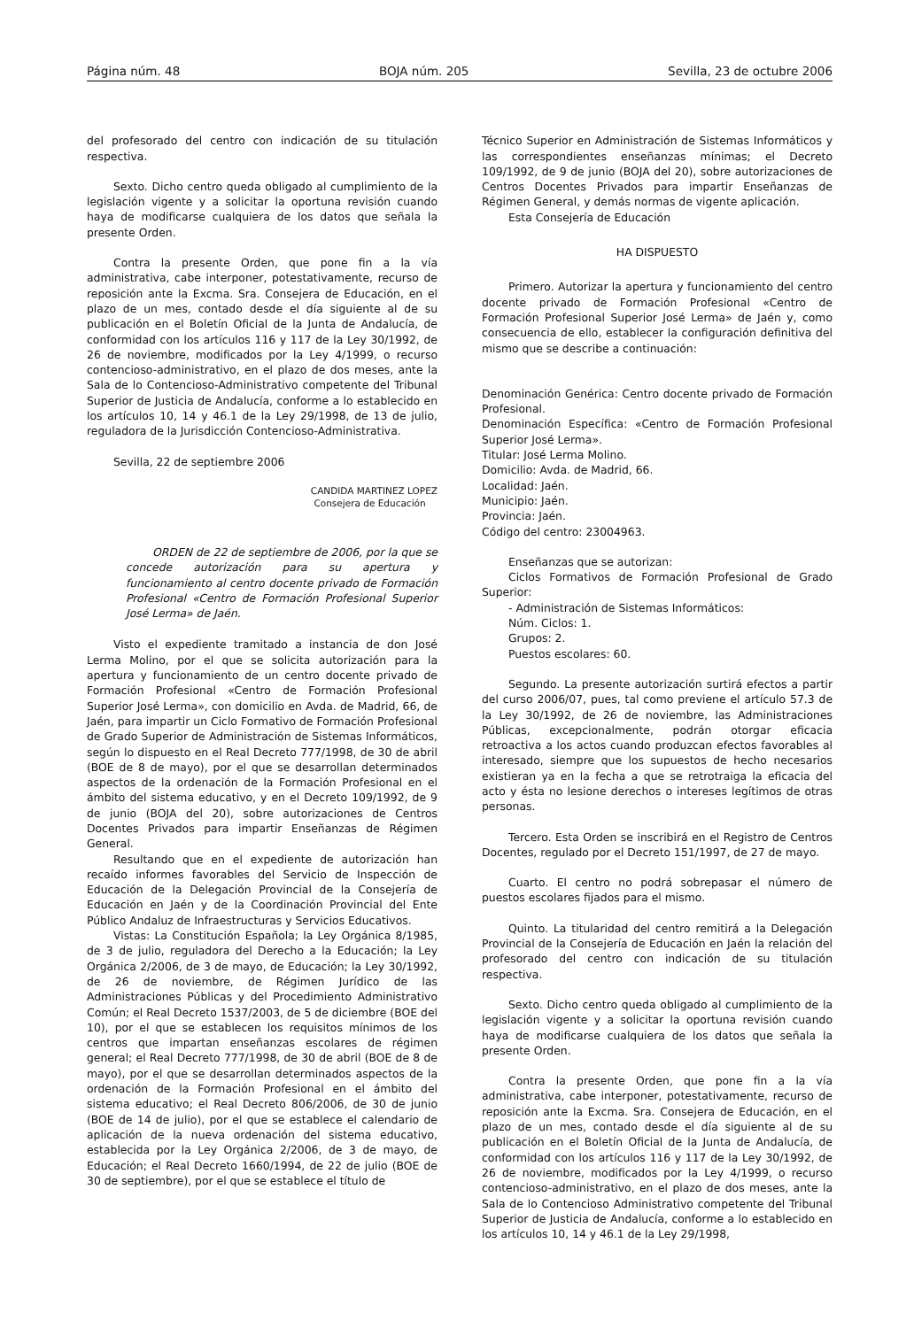Página núm. 48 BOJA núm. 205 Sevilla, 23 de octubre 2006
del profesorado del centro con indicación de su titulación respectiva.
Sexto. Dicho centro queda obligado al cumplimiento de la legislación vigente y a solicitar la oportuna revisión cuando haya de modificarse cualquiera de los datos que señala la presente Orden.
Contra la presente Orden, que pone fin a la vía administrativa, cabe interponer, potestativamente, recurso de reposición ante la Excma. Sra. Consejera de Educación, en el plazo de un mes, contado desde el día siguiente al de su publicación en el Boletín Oficial de la Junta de Andalucía, de conformidad con los artículos 116 y 117 de la Ley 30/1992, de 26 de noviembre, modificados por la Ley 4/1999, o recurso contencioso-administrativo, en el plazo de dos meses, ante la Sala de lo Contencioso-Administrativo competente del Tribunal Superior de Justicia de Andalucía, conforme a lo establecido en los artículos 10, 14 y 46.1 de la Ley 29/1998, de 13 de julio, reguladora de la Jurisdicción Contencioso-Administrativa.
Sevilla, 22 de septiembre 2006
CANDIDA MARTINEZ LOPEZ
Consejera de Educación
ORDEN de 22 de septiembre de 2006, por la que se concede autorización para su apertura y funcionamiento al centro docente privado de Formación Profesional «Centro de Formación Profesional Superior José Lerma» de Jaén.
Visto el expediente tramitado a instancia de don José Lerma Molino, por el que se solicita autorización para la apertura y funcionamiento de un centro docente privado de Formación Profesional «Centro de Formación Profesional Superior José Lerma», con domicilio en Avda. de Madrid, 66, de Jaén, para impartir un Ciclo Formativo de Formación Profesional de Grado Superior de Administración de Sistemas Informáticos, según lo dispuesto en el Real Decreto 777/1998, de 30 de abril (BOE de 8 de mayo), por el que se desarrollan determinados aspectos de la ordenación de la Formación Profesional en el ámbito del sistema educativo, y en el Decreto 109/1992, de 9 de junio (BOJA del 20), sobre autorizaciones de Centros Docentes Privados para impartir Enseñanzas de Régimen General.
Resultando que en el expediente de autorización han recaído informes favorables del Servicio de Inspección de Educación de la Delegación Provincial de la Consejería de Educación en Jaén y de la Coordinación Provincial del Ente Público Andaluz de Infraestructuras y Servicios Educativos.
Vistas: La Constitución Española; la Ley Orgánica 8/1985, de 3 de julio, reguladora del Derecho a la Educación; la Ley Orgánica 2/2006, de 3 de mayo, de Educación; la Ley 30/1992, de 26 de noviembre, de Régimen Jurídico de las Administraciones Públicas y del Procedimiento Administrativo Común; el Real Decreto 1537/2003, de 5 de diciembre (BOE del 10), por el que se establecen los requisitos mínimos de los centros que impartan enseñanzas escolares de régimen general; el Real Decreto 777/1998, de 30 de abril (BOE de 8 de mayo), por el que se desarrollan determinados aspectos de la ordenación de la Formación Profesional en el ámbito del sistema educativo; el Real Decreto 806/2006, de 30 de junio (BOE de 14 de julio), por el que se establece el calendario de aplicación de la nueva ordenación del sistema educativo, establecida por la Ley Orgánica 2/2006, de 3 de mayo, de Educación; el Real Decreto 1660/1994, de 22 de julio (BOE de 30 de septiembre), por el que se establece el título de
Técnico Superior en Administración de Sistemas Informáticos y las correspondientes enseñanzas mínimas; el Decreto 109/1992, de 9 de junio (BOJA del 20), sobre autorizaciones de Centros Docentes Privados para impartir Enseñanzas de Régimen General, y demás normas de vigente aplicación.
Esta Consejería de Educación
HA DISPUESTO
Primero. Autorizar la apertura y funcionamiento del centro docente privado de Formación Profesional «Centro de Formación Profesional Superior José Lerma» de Jaén y, como consecuencia de ello, establecer la configuración definitiva del mismo que se describe a continuación:
Denominación Genérica: Centro docente privado de Formación Profesional.
Denominación Específica: «Centro de Formación Profesional Superior José Lerma».
Titular: José Lerma Molino.
Domicilio: Avda. de Madrid, 66.
Localidad: Jaén.
Municipio: Jaén.
Provincia: Jaén.
Código del centro: 23004963.
Enseñanzas que se autorizan:
Ciclos Formativos de Formación Profesional de Grado Superior:
- Administración de Sistemas Informáticos:
Núm. Ciclos: 1.
Grupos: 2.
Puestos escolares: 60.
Segundo. La presente autorización surtirá efectos a partir del curso 2006/07, pues, tal como previene el artículo 57.3 de la Ley 30/1992, de 26 de noviembre, las Administraciones Públicas, excepcionalmente, podrán otorgar eficacia retroactiva a los actos cuando produzcan efectos favorables al interesado, siempre que los supuestos de hecho necesarios existieran ya en la fecha a que se retrotraiga la eficacia del acto y ésta no lesione derechos o intereses legítimos de otras personas.
Tercero. Esta Orden se inscribirá en el Registro de Centros Docentes, regulado por el Decreto 151/1997, de 27 de mayo.
Cuarto. El centro no podrá sobrepasar el número de puestos escolares fijados para el mismo.
Quinto. La titularidad del centro remitirá a la Delegación Provincial de la Consejería de Educación en Jaén la relación del profesorado del centro con indicación de su titulación respectiva.
Sexto. Dicho centro queda obligado al cumplimiento de la legislación vigente y a solicitar la oportuna revisión cuando haya de modificarse cualquiera de los datos que señala la presente Orden.
Contra la presente Orden, que pone fin a la vía administrativa, cabe interponer, potestativamente, recurso de reposición ante la Excma. Sra. Consejera de Educación, en el plazo de un mes, contado desde el día siguiente al de su publicación en el Boletín Oficial de la Junta de Andalucía, de conformidad con los artículos 116 y 117 de la Ley 30/1992, de 26 de noviembre, modificados por la Ley 4/1999, o recurso contencioso-administrativo, en el plazo de dos meses, ante la Sala de lo Contencioso Administrativo competente del Tribunal Superior de Justicia de Andalucía, conforme a lo establecido en los artículos 10, 14 y 46.1 de la Ley 29/1998,